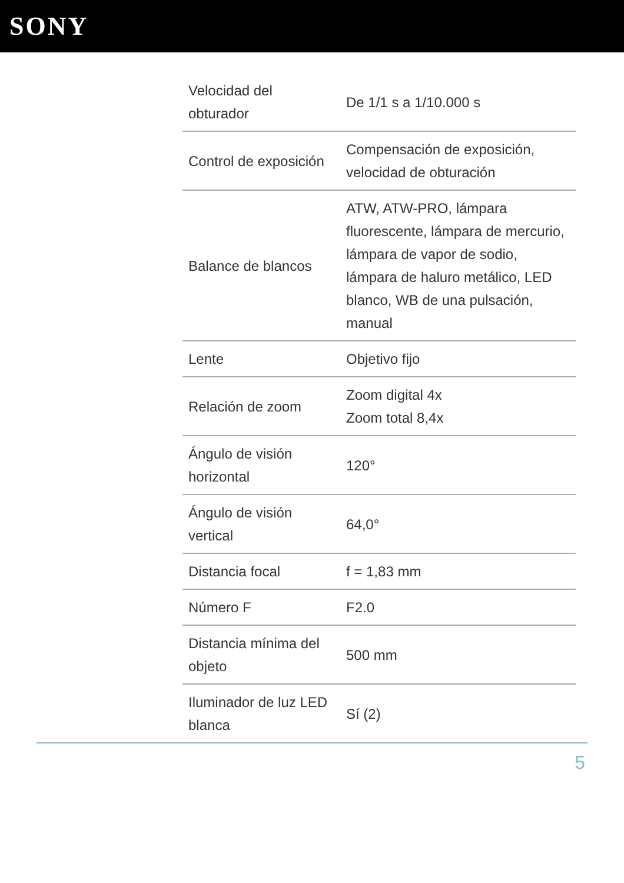SONY
| Velocidad del obturador | De 1/1 s a 1/10.000 s |
| Control de exposición | Compensación de exposición, velocidad de obturación |
| Balance de blancos | ATW, ATW-PRO, lámpara fluorescente, lámpara de mercurio, lámpara de vapor de sodio, lámpara de haluro metálico, LED blanco, WB de una pulsación, manual |
| Lente | Objetivo fijo |
| Relación de zoom | Zoom digital 4x Zoom total 8,4x |
| Ángulo de visión horizontal | 120° |
| Ángulo de visión vertical | 64,0° |
| Distancia focal | f = 1,83 mm |
| Número F | F2.0 |
| Distancia mínima del objeto | 500 mm |
| Iluminador de luz LED blanca | Sí (2) |
5